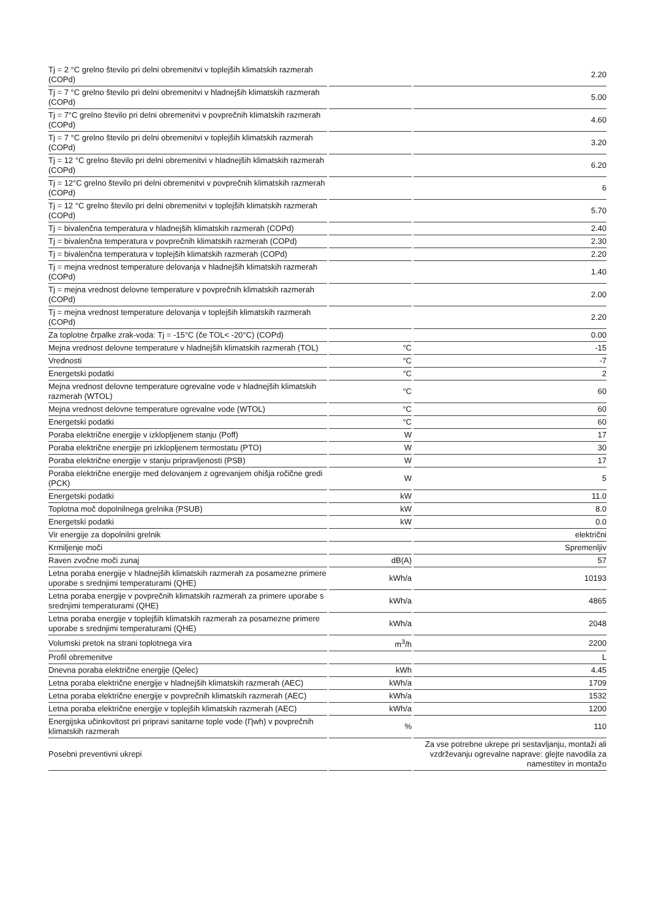| Tj = 2 °C grelno število pri delni obremenitvi v toplejših klimatskih razmerah (COPd) | | 2.20 |
| Tj = 7 °C grelno število pri delni obremenitvi v hladnejših klimatskih razmerah (COPd) | | 5.00 |
| Tj = 7°C grelno število pri delni obremenitvi v povprečnih klimatskih razmerah (COPd) | | 4.60 |
| Tj = 7 °C grelno število pri delni obremenitvi v toplejših klimatskih razmerah (COPd) | | 3.20 |
| Tj = 12 °C grelno število pri delni obremenitvi v hladnejših klimatskih razmerah (COPd) | | 6.20 |
| Tj = 12°C grelno število pri delni obremenitvi v povprečnih klimatskih razmerah (COPd) | | 6 |
| Tj = 12 °C grelno število pri delni obremenitvi v toplejših klimatskih razmerah (COPd) | | 5.70 |
| Tj = bivalenčna temperatura v hladnejših klimatskih razmerah (COPd) | | 2.40 |
| Tj = bivalenčna temperatura v povprečnih klimatskih razmerah (COPd) | | 2.30 |
| Tj = bivalenčna temperatura v toplejših klimatskih razmerah (COPd) | | 2.20 |
| Tj = mejna vrednost temperature delovanja v hladnejših klimatskih razmerah (COPd) | | 1.40 |
| Tj = mejna vrednost delovne temperature v povprečnih klimatskih razmerah (COPd) | | 2.00 |
| Tj = mejna vrednost temperature delovanja v toplejših klimatskih razmerah (COPd) | | 2.20 |
| Za toplotne črpalke zrak-voda: Tj = -15°C (če TOL< -20°C) (COPd) | | 0.00 |
| Mejna vrednost delovne temperature v hladnejših klimatskih razmerah (TOL) | °C | -15 |
| Vrednosti | °C | -7 |
| Energetski podatki | °C | 2 |
| Mejna vrednost delovne temperature ogrevalne vode v hladnejših klimatskih razmerah (WTOL) | °C | 60 |
| Mejna vrednost delovne temperature ogrevalne vode (WTOL) | °C | 60 |
| Energetski podatki | °C | 60 |
| Poraba električne energije v izklopljenem stanju (Poff) | W | 17 |
| Poraba električne energije pri izklopljenem termostatu (PTO) | W | 30 |
| Poraba električne energije v stanju pripravljenosti (PSB) | W | 17 |
| Poraba električne energije med delovanjem z ogrevanjem ohišja ročične gredi (PCK) | W | 5 |
| Energetski podatki | kW | 11.0 |
| Toplotna moč dopolnilnega grelnika (PSUB) | kW | 8.0 |
| Energetski podatki | kW | 0.0 |
| Vir energije za dopolnilni grelnik | | električni |
| Krmiljenje moči | | Spremenljiv |
| Raven zvočne moči zunaj | dB(A) | 57 |
| Letna poraba energije v hladnejših klimatskih razmerah za posamezne primere uporabe s srednjimi temperaturami (QHE) | kWh/a | 10193 |
| Letna poraba energije v povprečnih klimatskih razmerah za primere uporabe s srednjimi temperaturami (QHE) | kWh/a | 4865 |
| Letna poraba energije v toplejših klimatskih razmerah za posamezne primere uporabe s srednjimi temperaturami (QHE) | kWh/a | 2048 |
| Volumski pretok na strani toplotnega vira | m<sup>3</sup>/h | 2200 |
| Profil obremenitve | | L |
| Dnevna poraba električne energije (Qelec) | kWh | 4.45 |
| Letna poraba električne energije v hladnejših klimatskih razmerah (AEC) | kWh/a | 1709 |
| Letna poraba električne energije v povprečnih klimatskih razmerah (AEC) | kWh/a | 1532 |
| Letna poraba električne energije v toplejših klimatskih razmerah (AEC) | kWh/a | 1200 |
| Energijska učinkovitost pri pripravi sanitarne tople vode (Ƞwh) v povprečnih klimatskih razmerah | % | 110 |
| Posebni preventivni ukrepi | | Za vse potrebne ukrepe pri sestavljanju, montaži ali vzdrževanju ogrevalne naprave: glejte navodila za namestitev in montažo |